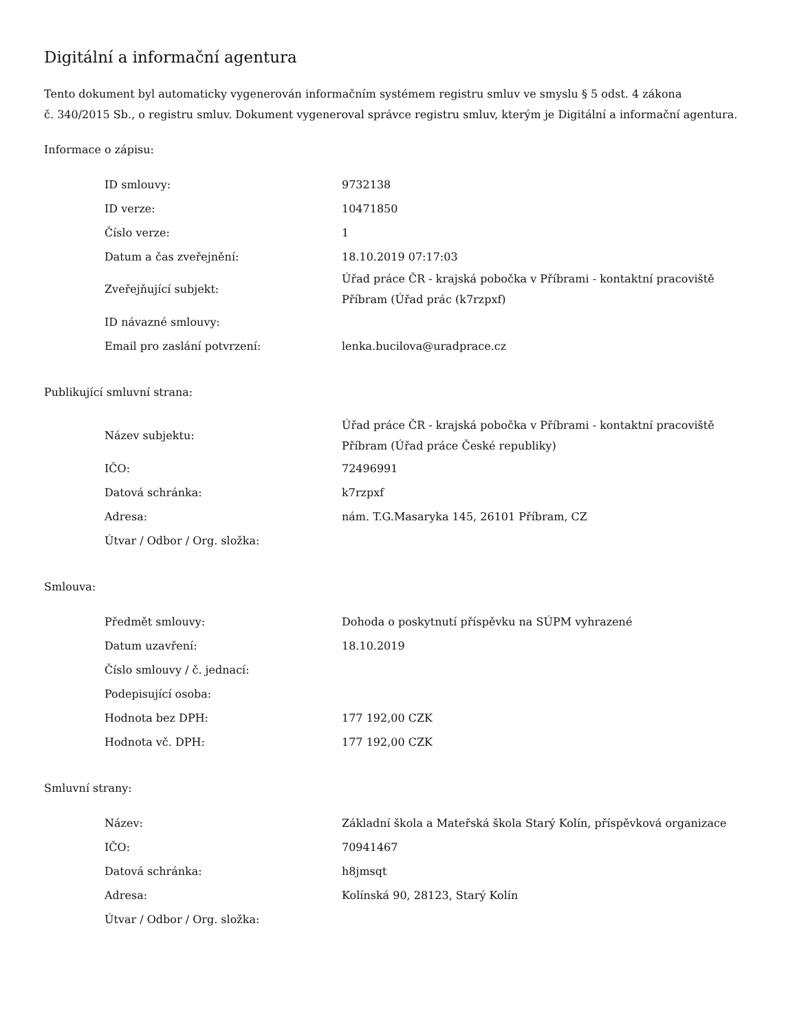Digitální a informační agentura
Tento dokument byl automaticky vygenerován informačním systémem registru smluv ve smyslu § 5 odst. 4 zákona
č. 340/2015 Sb., o registru smluv. Dokument vygeneroval správce registru smluv, kterým je Digitální a informační agentura.
Informace o zápisu:
| ID smlouvy: | 9732138 |
| ID verze: | 10471850 |
| Číslo verze: | 1 |
| Datum a čas zveřejnění: | 18.10.2019 07:17:03 |
| Zveřejňující subjekt: | Úřad práce ČR - krajská pobočka v Příbrami - kontaktní pracoviště Příbram (Úřad prác (k7rzpxf) |
| ID návazné smlouvy: | |
| Email pro zaslání potvrzení: | lenka.bucilova@uradprace.cz |
Publikující smluvní strana:
| Název subjektu: | Úřad práce ČR - krajská pobočka v Příbrami - kontaktní pracoviště Příbram (Úřad práce České republiky) |
| IČO: | 72496991 |
| Datová schránka: | k7rzpxf |
| Adresa: | nám. T.G.Masaryka 145, 26101 Příbram, CZ |
| Útvar / Odbor / Org. složka: | |
Smlouva:
| Předmět smlouvy: | Dohoda o poskytnutí příspěvku na SÚPM vyhrazené |
| Datum uzavření: | 18.10.2019 |
| Číslo smlouvy / č. jednací: | |
| Podepisující osoba: | |
| Hodnota bez DPH: | 177 192,00 CZK |
| Hodnota vč. DPH: | 177 192,00 CZK |
Smluvní strany:
| Název: | Základní škola a Mateřská škola Starý Kolín, příspěvková organizace |
| IČO: | 70941467 |
| Datová schránka: | h8jmsqt |
| Adresa: | Kolínská 90, 28123, Starý Kolín |
| Útvar / Odbor / Org. složka: | |